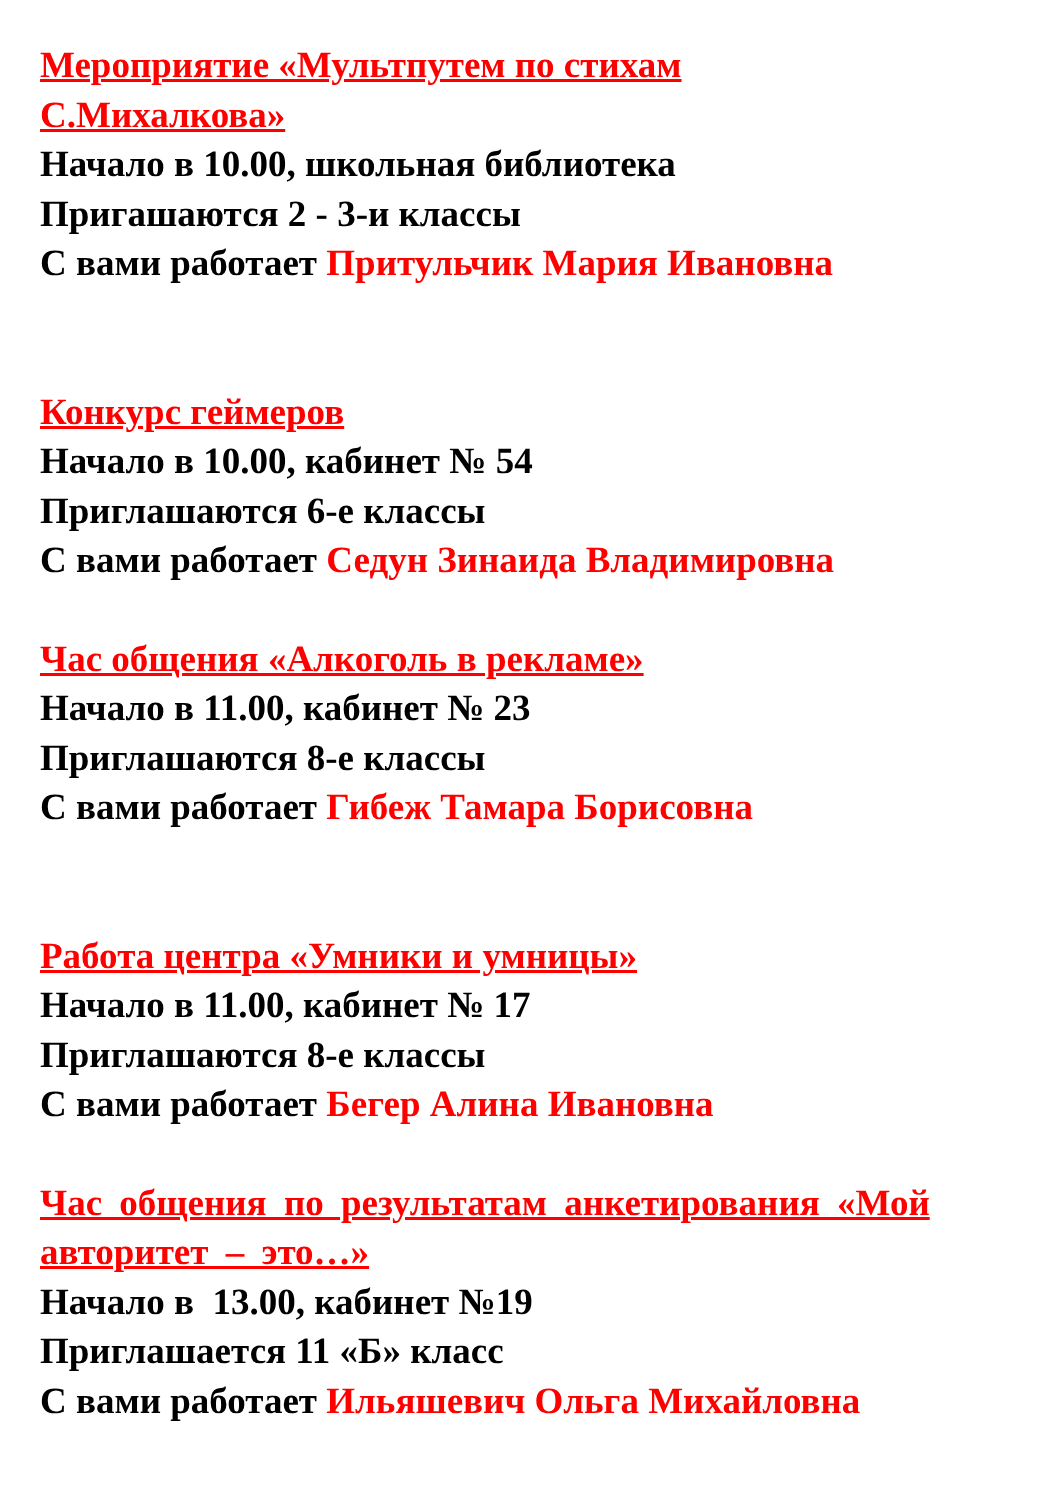Мероприятие «Мультпутем по стихам
С.Михалкова»
Начало в 10.00, школьная библиотека
Пригашаются 2 - 3-и классы
С вами работает Притульчик Мария Ивановна
Конкурс геймеров
Начало в 10.00, кабинет № 54
Приглашаются 6-е классы
С вами работает Седун Зинаида Владимировна
Час общения «Алкоголь в рекламе»
Начало в 11.00, кабинет № 23
Приглашаются 8-е классы
С вами работает Гибеж Тамара Борисовна
Работа центра «Умники и умницы»
Начало в 11.00, кабинет № 17
Приглашаются 8-е классы
С вами работает Бегер Алина Ивановна
Час общения по результатам анкетирования «Мой
авторитет – это…»
Начало в 13.00, кабинет №19
Приглашается 11 «Б» класс
С вами работает Ильяшевич Ольга Михайловна